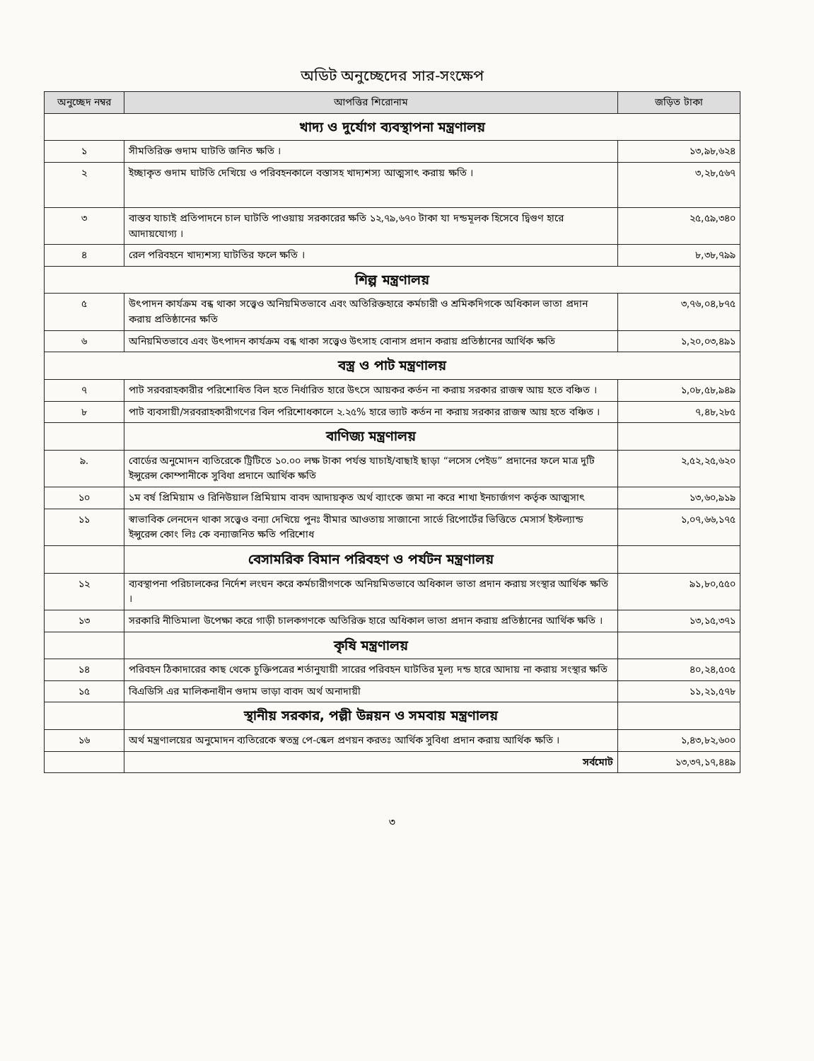অডিট অনুচ্ছেদের সার-সংক্ষেপ
| অনুচ্ছেদ নম্বর | আপত্তির শিরোনাম | জড়িত টাকা |
| --- | --- | --- |
| খাদ্য ও দুর্যোগ ব্যবস্থাপনা মন্ত্রণালয় | | |
| ১ | সীমতিরিক্ত গুদাম ঘাটতি জনিত ক্ষতি । | ১৩,৯৮,৬২৪ |
| ২ | ইচ্ছাকৃত গুদাম ঘাটতি দেখিয়ে ও পরিবহনকালে বস্তাসহ খাদ্যশস্য আত্মসাৎ করায় ক্ষতি । | ৩,২৮,৫৬৭ |
| ৩ | বাস্তব যাচাই প্রতিপাদনে চাল ঘাটতি পাওয়ায় সরকারের ক্ষতি ১২,৭৯,৬৭০ টাকা যা দন্ডমূলক হিসেবে দ্বিগুণ হারে আদায়যোগ্য । | ২৫,৫৯,৩৪০ |
| ৪ | রেল পরিবহনে খাদ্যশস্য ঘাটতির ফলে ক্ষতি । | ৮,৩৮,৭৯৯ |
| শিল্প মন্ত্রণালয় | | |
| ৫ | উৎপাদন কার্যক্রম বন্ধ থাকা সত্ত্বেও অনিয়মিতভাবে এবং অতিরিক্তহারে কর্মচারী ও শ্রমিকদিগকে অধিকাল ভাতা প্রদান করায় প্রতিষ্ঠানের ক্ষতি | ৩,৭৬,০৪,৮৭৫ |
| ৬ | অনিয়মিতভাবে এবং উৎপাদন কার্যক্রম বন্ধ থাকা সত্ত্বেও উৎসাহ বোনাস প্রদান করায় প্রতিষ্ঠানের আর্থিক ক্ষতি | ১,২০,০৩,৪৯১ |
| বস্ত্র ও পাট মন্ত্রণালয় | | |
| ৭ | পাট সরবরাহকারীর পরিশোধিত বিল হতে নির্ধারিত হারে উৎসে আয়কর কর্তন না করায় সরকার রাজস্ব আয় হতে বঞ্চিত । | ১,০৮,৫৮,৯৪৯ |
| ৮ | পাট ব্যবসায়ী/সরবরাহকারীগণের বিল পরিশোধকালে ২.২৫% হারে ভ্যাট কর্তন না করায় সরকার রাজস্ব আয় হতে বঞ্চিত । | ৭,৪৮,২৮৫ |
| | বাণিজ্য মন্ত্রণালয় | |
| ৯. | বোর্ডের অনুমোদন ব্যতিরেকে ট্রিটিতে ১০.০০ লক্ষ টাকা পর্যন্ত যাচাই/বাছাই ছাড়া “লসেস পেইড” প্রদানের ফলে মাত্র দুটি ইন্সুরেন্স কোম্পানীকে সুবিধা প্রদানে আর্থিক ক্ষতি | ২,৫২,২৫,৬২০ |
| ১০ | ১ম বর্ষ প্রিমিয়াম ও রিনিউয়াল প্রিমিয়াম বাবদ আদায়কৃত অর্থ ব্যাংকে জমা না করে শাখা ইনচার্জগণ কর্তৃক আত্মসাৎ | ১৩,৬০,৯১৯ |
| ১১ | স্বাভাবিক লেনদেন থাকা সত্ত্বেও বন্যা দেখিয়ে পুনঃ বীমার আওতায় সাজানো সার্ভে রিপোর্টের ভিত্তিতে মেসার্স ইস্টল্যান্ড ইন্সুরেন্স কোং লিঃ কে বন্যাজনিত ক্ষতি পরিশোধ | ১,০৭,৬৬,১৭৫ |
| | বেসামরিক বিমান পরিবহণ ও পর্যটন মন্ত্রণালয় | |
| ১২ | ব্যবস্থাপনা পরিচালকের নির্দেশ লংঘন করে কর্মচারীগণকে অনিয়মিতভাবে অধিকাল ভাতা প্রদান করায় সংস্থার আর্থিক ক্ষতি । | ৯১,৮০,৫৫০ |
| ১৩ | সরকারি নীতিমালা উপেক্ষা করে গাড়ী চালকগণকে অতিরিক্ত হারে অধিকাল ভাতা প্রদান করায় প্রতিষ্ঠানের আর্থিক ক্ষতি । | ১৩,১৫,৩৭১ |
| | কৃষি মন্ত্রণালয় | |
| ১৪ | পরিবহন ঠিকাদারের কাছ থেকে চুক্তিপত্রের শর্তানুযায়ী সারের পরিবহন ঘাটতির মূল্য দন্ড হারে আদায় না করায় সংস্থার ক্ষতি | ৪০,২৪,৫০৫ |
| ১৫ | বিএডিসি এর মালিকনাধীন গুদাম ভাড়া বাবদ অর্থ অনাদায়ী | ১১,২১,৫৭৮ |
| | স্থানীয় সরকার, পল্লী উন্নয়ন ও সমবায় মন্ত্রণালয় | |
| ১৬ | অর্থ মন্ত্রণালয়ের অনুমোদন ব্যতিরেকে স্বতন্ত্র পে-স্কেল প্রণয়ন করতঃ আর্থিক সুবিধা প্রদান করায় আর্থিক ক্ষতি । | ১,৪৩,৮২,৬০০ |
| | সর্বমোট | ১৩,৩৭,১৭,৪৪৯ |
৩